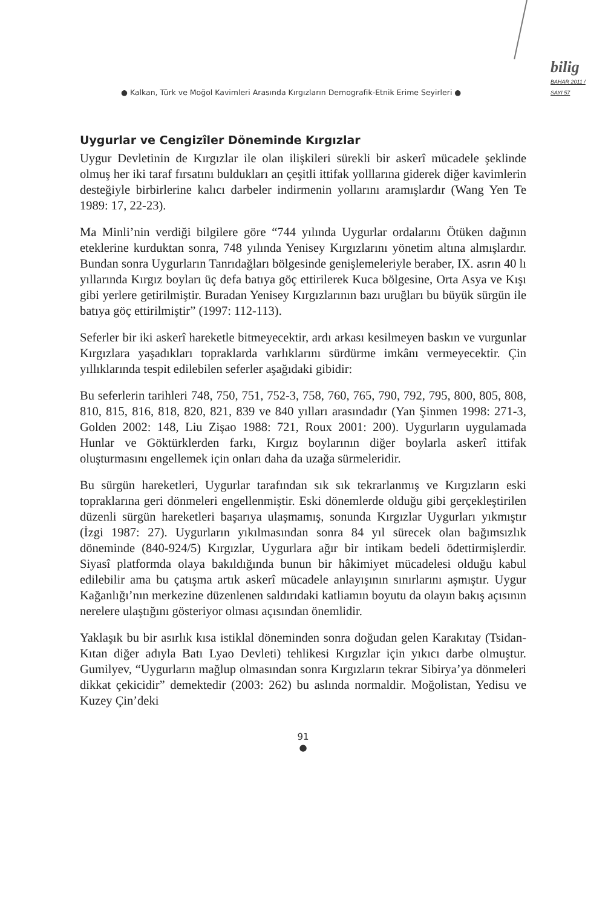● Kalkan, Türk ve Moğol Kavimleri Arasında Kırgızların Demografik-Etnik Erime Seyirleri ●
bilig
BAHAR 2011 / SAYI 57
Uygurlar ve Cengizîler Döneminde Kırgızlar
Uygur Devletinin de Kırgızlar ile olan ilişkileri sürekli bir askerî mücadele şeklinde olmuş her iki taraf fırsatını buldukları an çeşitli ittifak yolllarına giderek diğer kavimlerin desteğiyle birbirlerine kalıcı darbeler indirmenin yollarını aramışlardır (Wang Yen Te 1989: 17, 22-23).
Ma Minli’nin verdiği bilgilere göre “744 yılında Uygurlar ordalarını Ötüken dağının eteklerine kurduktan sonra, 748 yılında Yenisey Kırgızlarını yönetim altına almışlardır. Bundan sonra Uygurların Tanrıdağları bölgesinde genişlemeleriyle beraber, IX. asrın 40 lı yıllarında Kırgız boyları üç defa batıya göç ettirilerek Kuca bölgesine, Orta Asya ve Kışı gibi yerlere getirilmiştir. Buradan Yenisey Kırgızlarının bazı uruğları bu büyük sürgün ile batıya göç ettirilmiştir” (1997: 112-113).
Seferler bir iki askerî hareketle bitmeyecektir, ardı arkası kesilmeyen baskın ve vurgunlar Kırgızlara yaşadıkları topraklarda varlıklarını sürdürme imkânı vermeyecektir. Çin yıllıklarında tespit edilebilen seferler aşağıdaki gibidir:
Bu seferlerin tarihleri 748, 750, 751, 752-3, 758, 760, 765, 790, 792, 795, 800, 805, 808, 810, 815, 816, 818, 820, 821, 839 ve 840 yılları arasındadır (Yan Şinmen 1998: 271-3, Golden 2002: 148, Liu Zişao 1988: 721, Roux 2001: 200). Uygurların uygulamada Hunlar ve Göktürklerden farkı, Kırgız boylarının diğer boylarla askerî ittifak oluşturmasını engellemek için onları daha da uzağa sürmeleridir.
Bu sürgün hareketleri, Uygurlar tarafından sık sık tekrarlanmış ve Kırgızların eski topraklarına geri dönmeleri engellenmiştir. Eski dönemlerde olduğu gibi gerçekleştirilen düzenli sürgün hareketleri başarıya ulaşmamış, sonunda Kırgızlar Uygurları yıkmıştır (İzgi 1987: 27). Uygurların yıkılmasından sonra 84 yıl sürecek olan bağımsızlık döneminde (840-924/5) Kırgızlar, Uygurlara ağır bir intikam bedeli ödettirmişlerdir. Siyasî platformda olaya bakıldığında bunun bir hâkimiyet mücadelesi olduğu kabul edilebilir ama bu çatışma artık askerî mücadele anlayışının sınırlarını aşmıştır. Uygur Kağanlığı’nın merkezine düzenlenen saldırıdaki katliamın boyutu da olayın bakış açısının nerelere ulaştığını gösteriyor olması açısından önemlidir.
Yaklaşık bu bir asırlık kısa istiklal döneminden sonra doğudan gelen Karakıtay (Tsidan-Kıtan diğer adıyla Batı Lyao Devleti) tehlikesi Kırgızlar için yıkıcı darbe olmuştur. Gumilyev, “Uygurların mağlup olmasından sonra Kırgızların tekrar Sibirya’ya dönmeleri dikkat çekicidir” demektedir (2003: 262) bu aslında normaldir. Moğolistan, Yedisu ve Kuzey Çin’deki
91
●